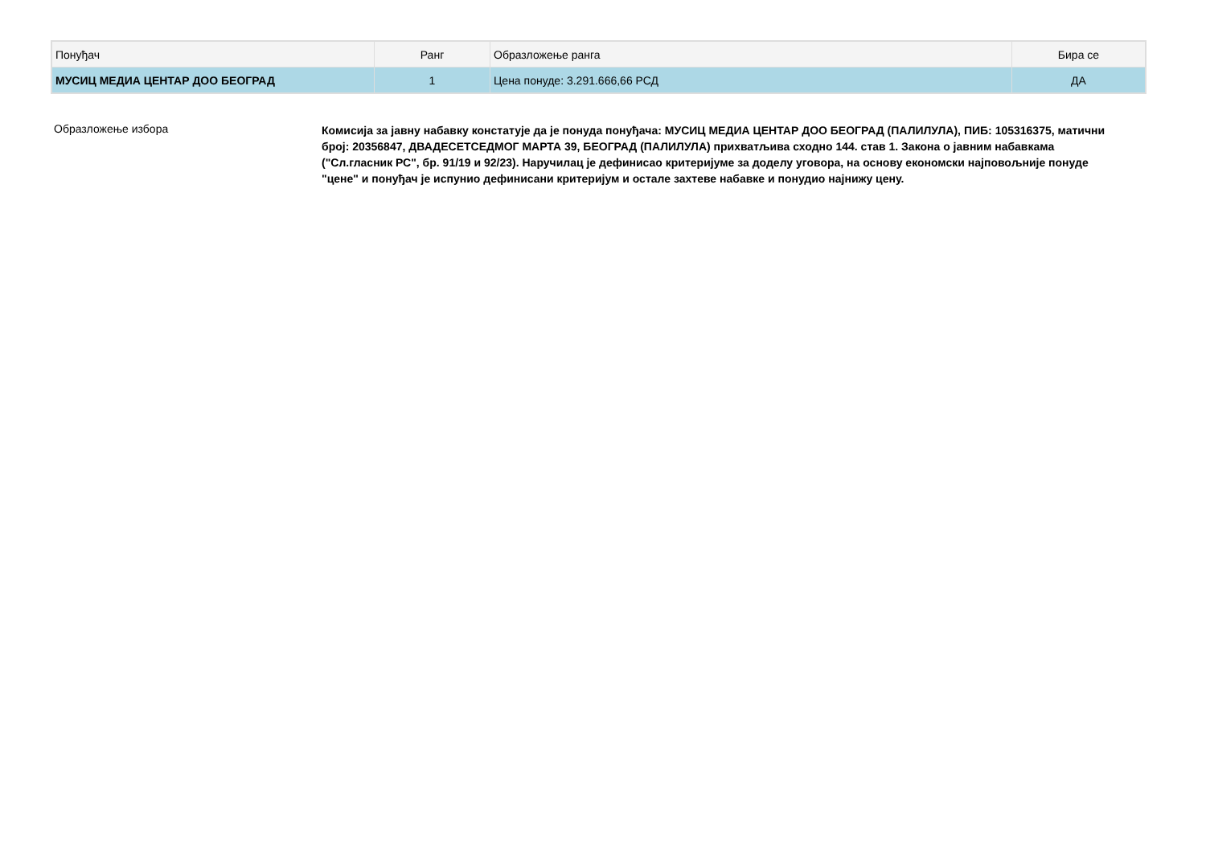| Понуђач | Ранг | Образложење ранга | Бира се |
| --- | --- | --- | --- |
| МУСИЦ МЕДИА ЦЕНТАР ДОО БЕОГРАД | 1 | Цена понуде: 3.291.666,66 РСД | ДА |
Образложење избора
Комисија за јавну набавку констатује да је понуда понуђача: МУСИЦ МЕДИА ЦЕНТАР ДОО БЕОГРАД (ПАЛИЛУЛА), ПИБ: 105316375, матични број: 20356847, ДВАДЕСЕТСЕДМОГ МАРТА 39, БЕОГРАД (ПАЛИЛУЛА) прихватљива сходно 144. став 1. Закона о јавним набавкама ("Сл.гласник РС", бр. 91/19 и 92/23). Наручилац је дефинисао критеријуме за доделу уговора, на основу економски најповољније понуде "цене" и понуђач је испунио дефинисани критеријум и остале захтеве набавке и понудио најнижу цену.